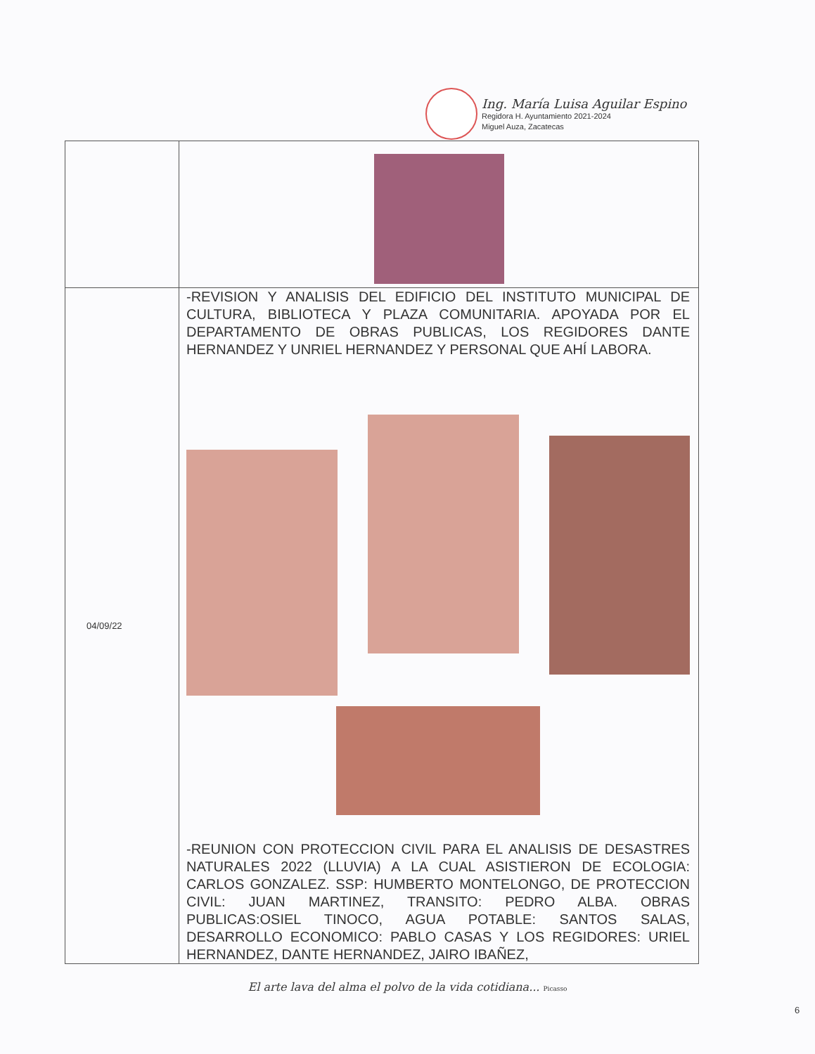Ing. María Luisa Aguilar Espino
Regidora H. Ayuntamiento 2021-2024
Miguel Auza, Zacatecas
| 04/09/22 | -REVISION Y ANALISIS DEL EDIFICIO DEL INSTITUTO MUNICIPAL DE CULTURA, BIBLIOTECA Y PLAZA COMUNITARIA. APOYADA POR EL DEPARTAMENTO DE OBRAS PUBLICAS, LOS REGIDORES DANTE HERNANDEZ Y UNRIEL HERNANDEZ Y PERSONAL QUE AHÍ LABORA. -REUNION CON PROTECCION CIVIL PARA EL ANALISIS DE DESASTRES NATURALES 2022 (LLUVIA) A LA CUAL ASISTIERON DE ECOLOGIA: CARLOS GONZALEZ. SSP: HUMBERTO MONTELONGO, DE PROTECCION CIVIL: JUAN MARTINEZ, TRANSITO: PEDRO ALBA. OBRAS PUBLICAS:OSIEL TINOCO, AGUA POTABLE: SANTOS SALAS, DESARROLLO ECONOMICO: PABLO CASAS Y LOS REGIDORES: URIEL HERNANDEZ, DANTE HERNANDEZ, JAIRO IBAÑEZ, |
El arte lava del alma el polvo de la vida cotidiana... Picasso
6